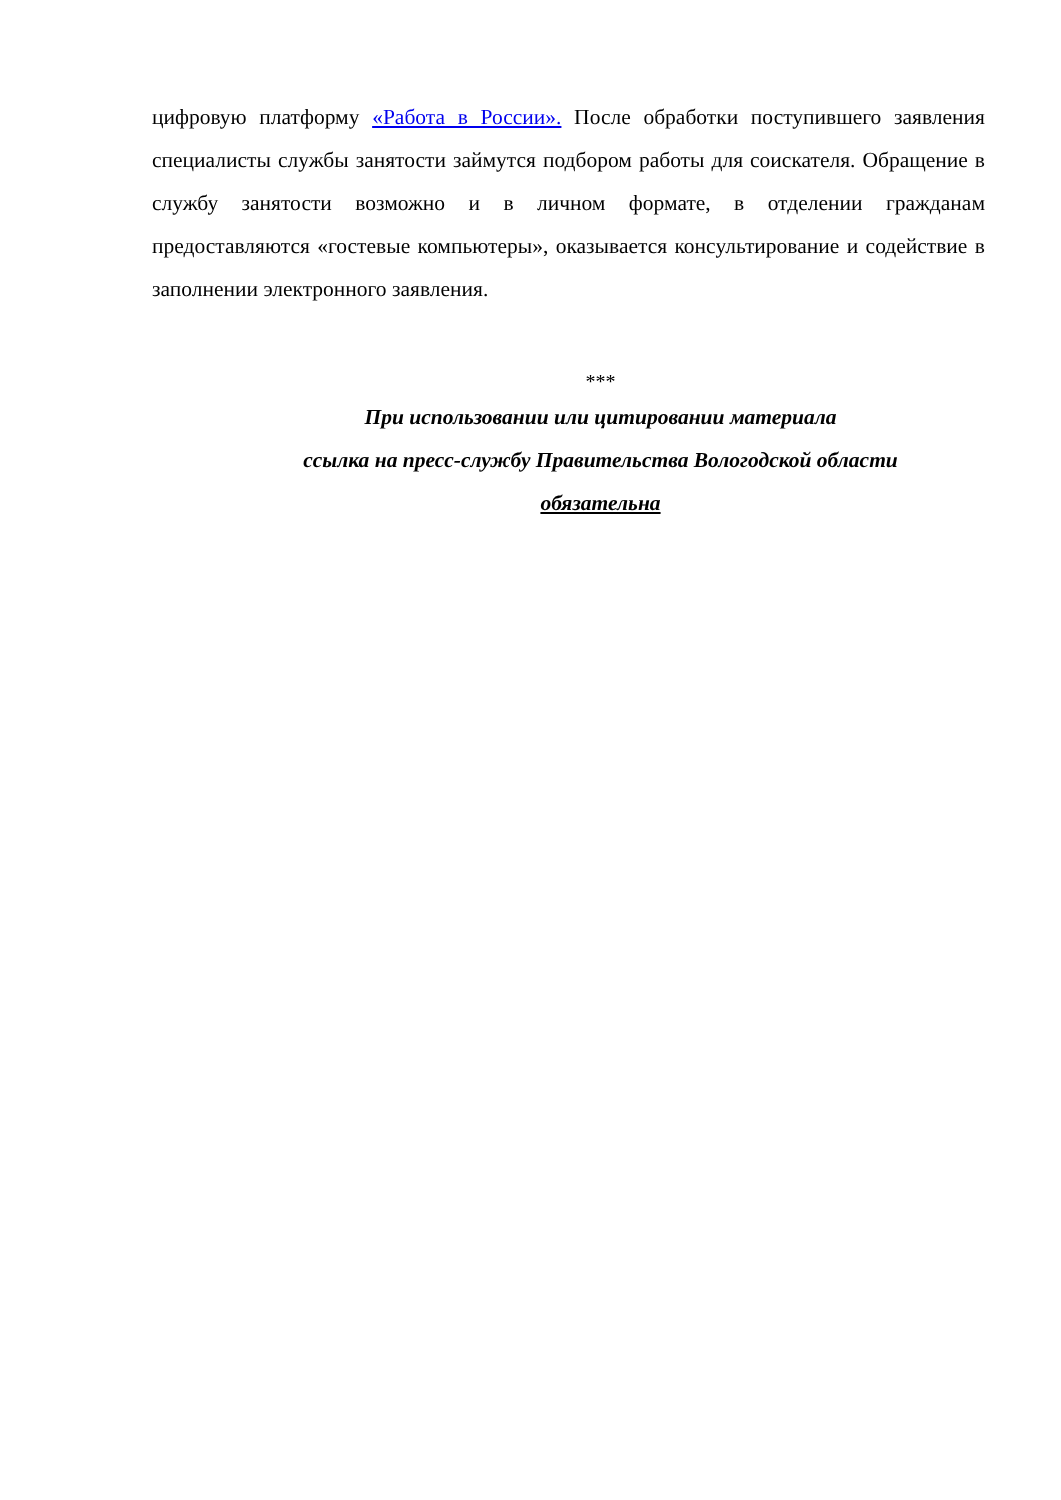цифровую платформу «Работа в России». После обработки поступившего заявления специалисты службы занятости займутся подбором работы для соискателя. Обращение в службу занятости возможно и в личном формате, в отделении гражданам предоставляются «гостевые компьютеры», оказывается консультирование и содействие в заполнении электронного заявления.
***
При использовании или цитировании материала
ссылка на пресс-службу Правительства Вологодской области
обязательна